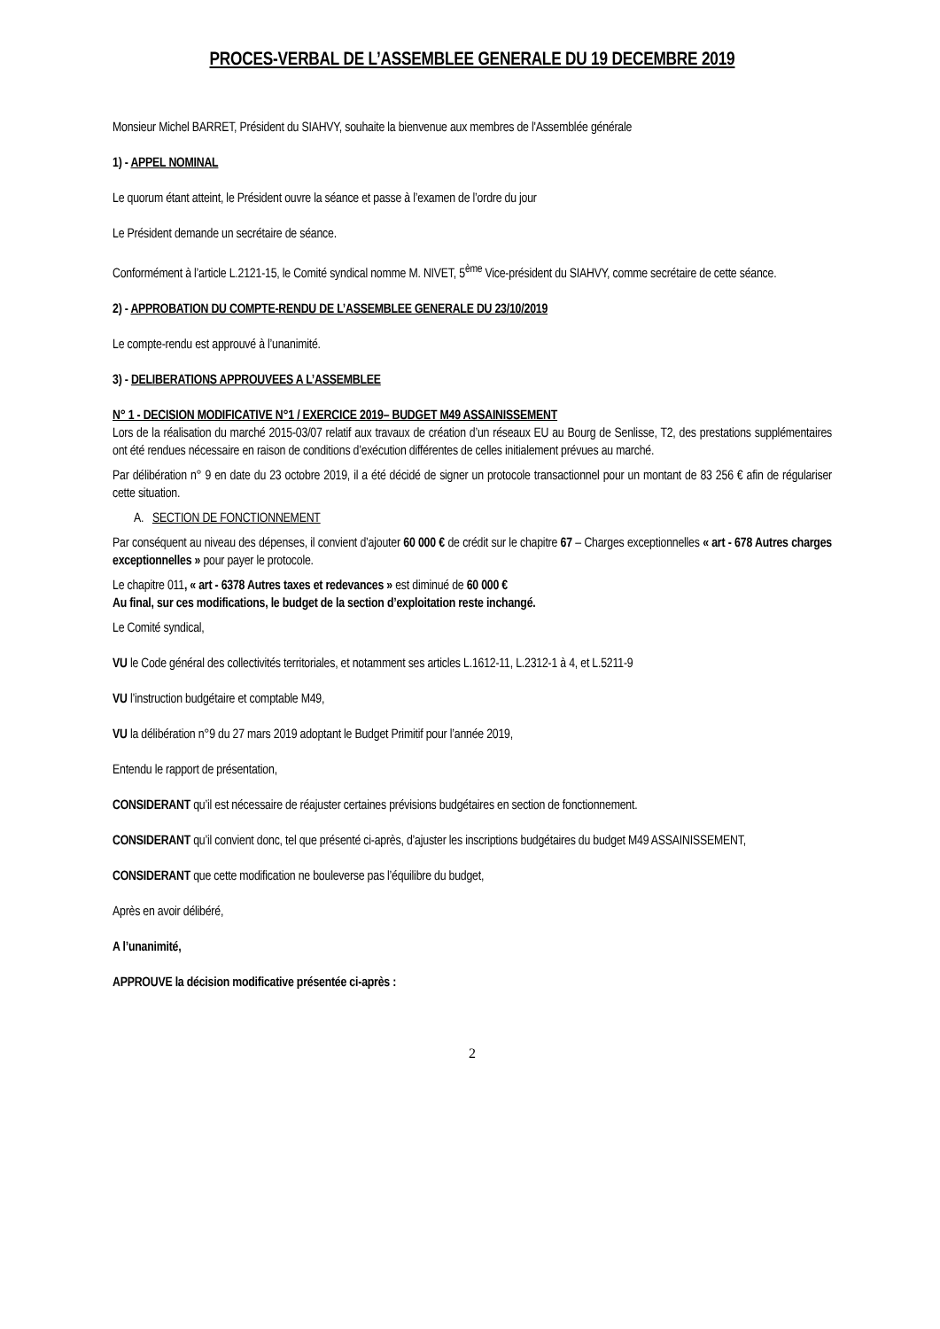PROCES-VERBAL DE L’ASSEMBLEE GENERALE DU 19 DECEMBRE 2019
Monsieur Michel BARRET, Président du SIAHVY, souhaite la bienvenue aux membres de l'Assemblée générale
1) - APPEL NOMINAL
Le quorum étant atteint, le Président ouvre la séance et passe à l’examen de l’ordre du jour
Le Président demande un secrétaire de séance.
Conformément à l’article L.2121-15, le Comité syndical nomme M. NIVET, 5<sup>ème</sup> Vice-président du SIAHVY, comme secrétaire de cette séance.
2) - APPROBATION DU COMPTE-RENDU DE L’ASSEMBLEE GENERALE DU 23/10/2019
Le compte-rendu est approuvé à l’unanimité.
3) - DELIBERATIONS APPROUVEES A L’ASSEMBLEE
N° 1 - DECISION MODIFICATIVE N°1 / EXERCICE 2019– BUDGET M49 ASSAINISSEMENT
Lors de la réalisation du marché 2015-03/07 relatif aux travaux de création d’un réseaux EU au Bourg de Senlisse, T2, des prestations supplémentaires ont été rendues nécessaire en raison de conditions d’exécution différentes de celles initialement prévues au marché.
Par délibération n° 9 en date du 23 octobre 2019, il a été décidé de signer un protocole transactionnel pour un montant de 83 256 € afin de régulariser cette situation.
A. SECTION DE FONCTIONNEMENT
Par conséquent au niveau des dépenses, il convient d’ajouter 60 000 € de crédit sur le chapitre 67 – Charges exceptionnelles « art - 678 Autres charges exceptionnelles » pour payer le protocole.
Le chapitre 011, « art - 6378 Autres taxes et redevances » est diminué de 60 000 €
Au final, sur ces modifications, le budget de la section d’exploitation reste inchangé.
Le Comité syndical,
VU le Code général des collectivités territoriales, et notamment ses articles L.1612-11, L.2312-1 à 4, et L.5211-9
VU l’instruction budgétaire et comptable M49,
VU la délibération n°9 du 27 mars 2019 adoptant le Budget Primitif pour l’année 2019,
Entendu le rapport de présentation,
CONSIDERANT qu’il est nécessaire de réajuster certaines prévisions budgétaires en section de fonctionnement.
CONSIDERANT qu’il convient donc, tel que présenté ci-après, d’ajuster les inscriptions budgétaires du budget M49 ASSAINISSEMENT,
CONSIDERANT que cette modification ne bouleverse pas l’équilibre du budget,
Après en avoir délibéré,
A l’unanimité,
APPROUVE la décision modificative présentée ci-après :
2